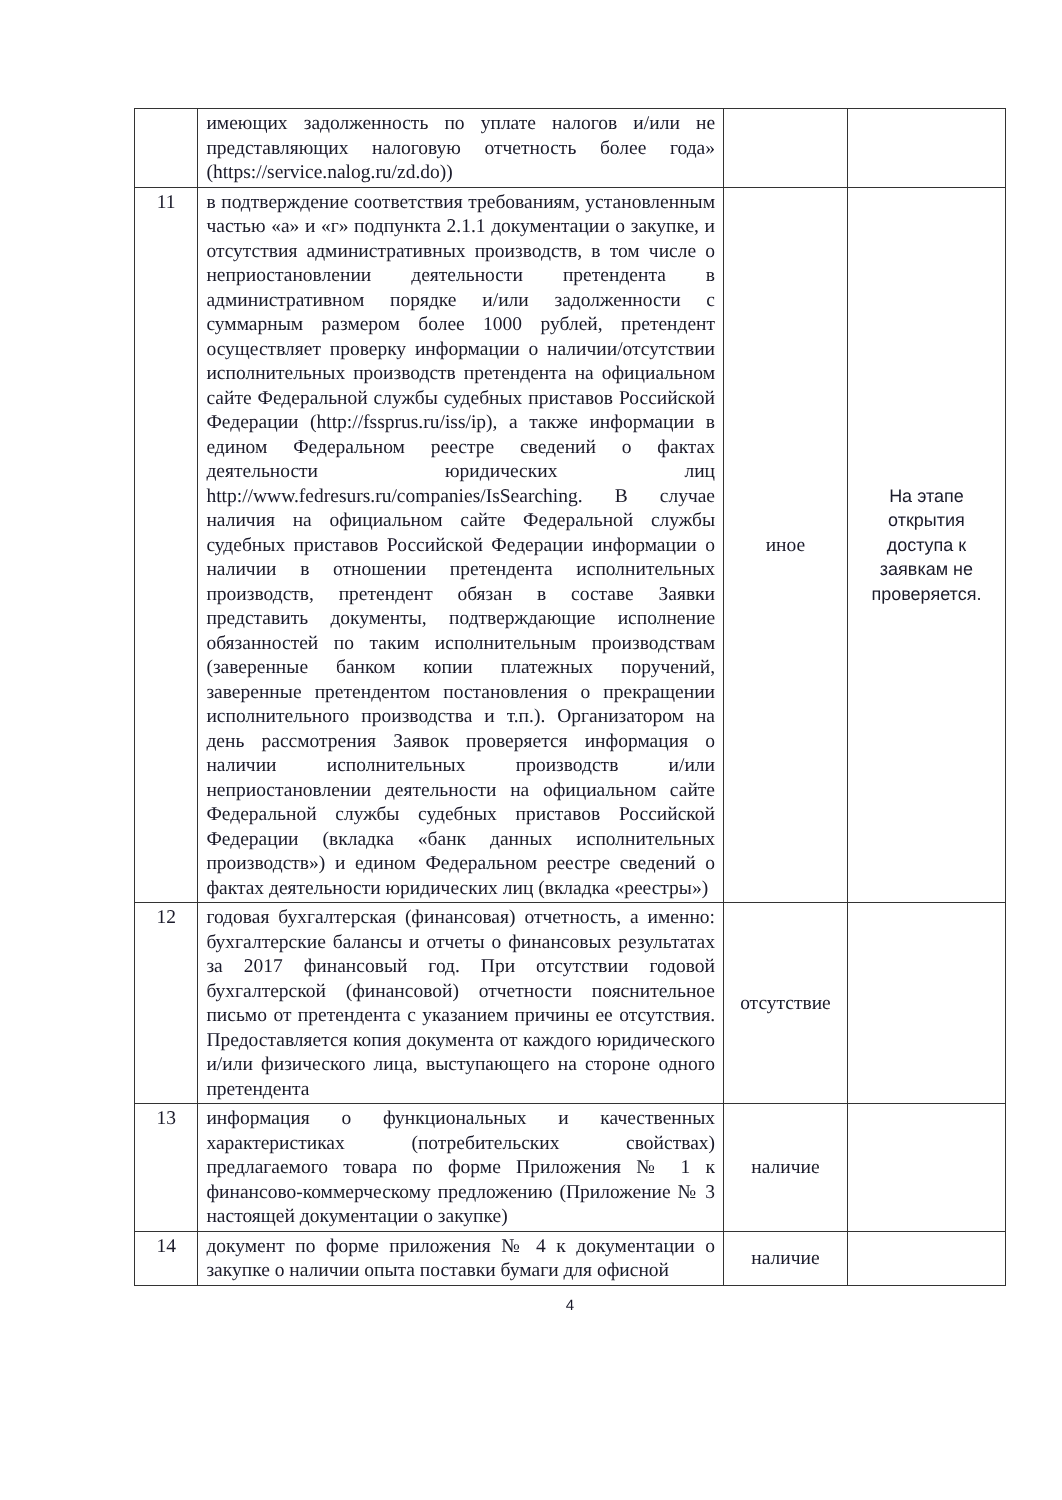| | имеющих задолженность по уплате налогов и/или не представляющих налоговую отчетность более года» (https://service.nalog.ru/zd.do)) | | |
| 11 | в подтверждение соответствия требованиям, установленным частью «а» и «г» подпункта 2.1.1 документации о закупке, и отсутствия административных производств, в том числе о неприостановлении деятельности претендента в административном порядке и/или задолженности с суммарным размером более 1000 рублей, претендент осуществляет проверку информации о наличии/отсутствии исполнительных производств претендента на официальном сайте Федеральной службы судебных приставов Российской Федерации (http://fssprus.ru/iss/ip), а также информации в едином Федеральном реестре сведений о фактах деятельности юридических лиц http://www.fedresurs.ru/companies/IsSearching. В случае наличия на официальном сайте Федеральной службы судебных приставов Российской Федерации информации о наличии в отношении претендента исполнительных производств, претендент обязан в составе Заявки представить документы, подтверждающие исполнение обязанностей по таким исполнительным производствам (заверенные банком копии платежных поручений, заверенные претендентом постановления о прекращении исполнительного производства и т.п.). Организатором на день рассмотрения Заявок проверяется информация о наличии исполнительных производств и/или неприостановлении деятельности на официальном сайте Федеральной службы судебных приставов Российской Федерации (вкладка «банк данных исполнительных производств») и едином Федеральном реестре сведений о фактах деятельности юридических лиц (вкладка «реестры») | иное | На этапе открытия доступа к заявкам не проверяется. |
| 12 | годовая бухгалтерская (финансовая) отчетность, а именно: бухгалтерские балансы и отчеты о финансовых результатах за 2017 финансовый год. При отсутствии годовой бухгалтерской (финансовой) отчетности пояснительное письмо от претендента с указанием причины ее отсутствия. Предоставляется копия документа от каждого юридического и/или физического лица, выступающего на стороне одного претендента | отсутствие | |
| 13 | информация о функциональных и качественных характеристиках (потребительских свойствах) предлагаемого товара по форме Приложения № 1 к финансово-коммерческому предложению (Приложение № 3 настоящей документации о закупке) | наличие | |
| 14 | документ по форме приложения № 4 к документации о закупке о наличии опыта поставки бумаги для офисной | наличие | |
4